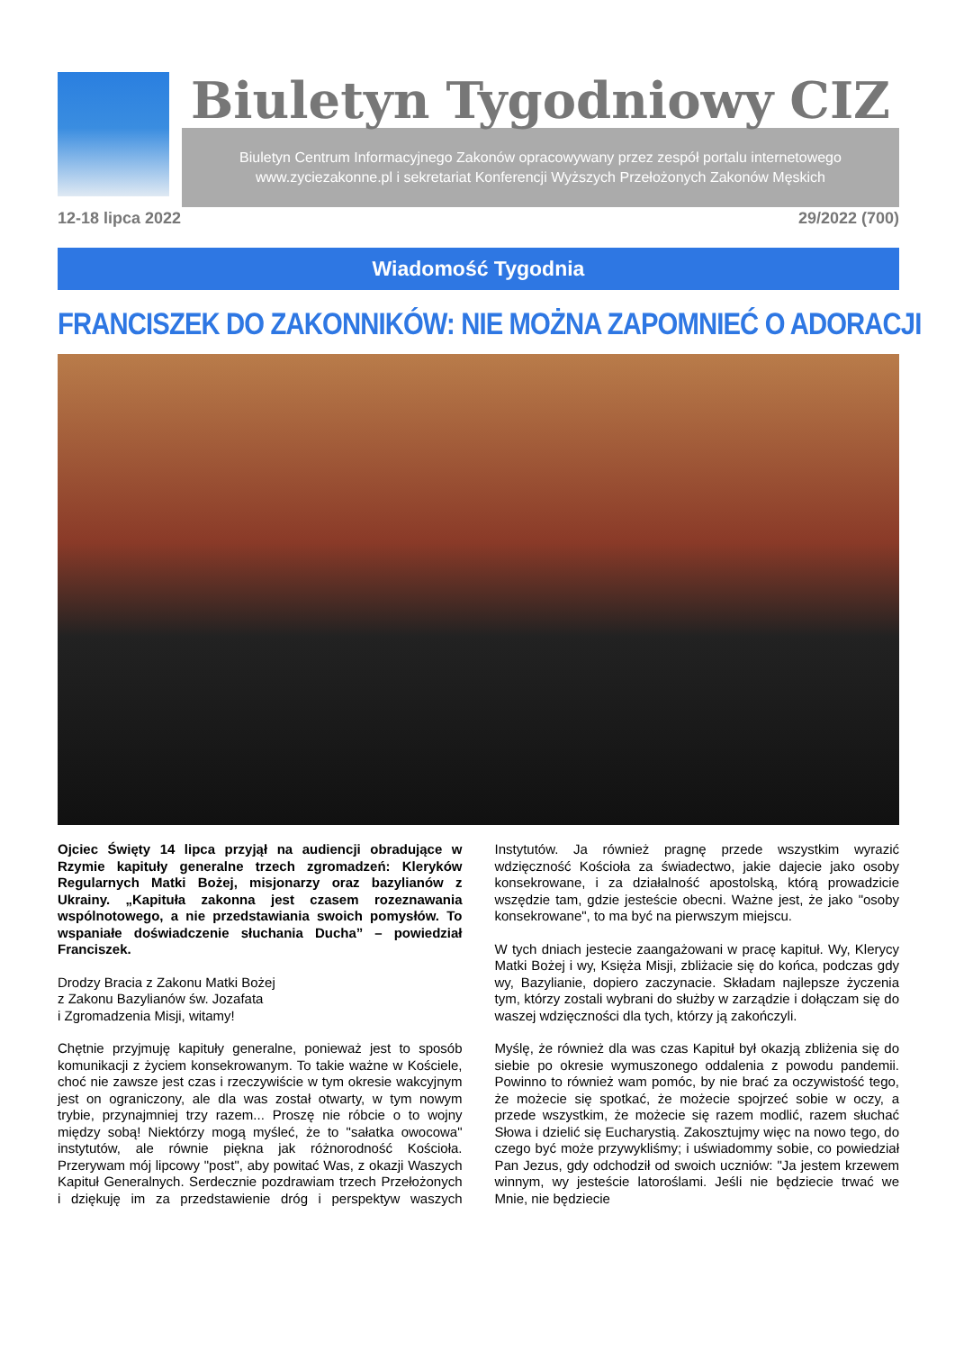Biuletyn Tygodniowy CIZ
Biuletyn Centrum Informacyjnego Zakonów opracowywany przez zespół portalu internetowego
www.zyciezakonne.pl i sekretariat Konferencji Wyższych Przełożonych Zakonów Męskich
12-18 lipca 2022 29/2022 (700)
Wiadomość Tygodnia
FRANCISZEK DO ZAKONNIKÓW: NIE MOŻNA ZAPOMNIEĆ O ADORACJI
Ojciec Święty 14 lipca przyjął na audiencji obradujące w Rzymie kapituły generalne trzech zgromadzeń: Kleryków Regularnych Matki Bożej, misjonarzy oraz bazylianów z Ukrainy. „Kapituła zakonna jest czasem rozeznawania wspólnotowego, a nie przedstawiania swoich pomysłów. To wspaniałe doświadczenie słuchania Ducha” – powiedział Franciszek.
Drodzy Bracia z Zakonu Matki Bożej
z Zakonu Bazylianów św. Jozafata
i Zgromadzenia Misji, witamy!
Chętnie przyjmuję kapituły generalne, ponieważ jest to sposób komunikacji z życiem konsekrowanym. To takie ważne w Kościele, choć nie zawsze jest czas i rzeczywiście w tym okresie wakcyjnym jest on ograniczony, ale dla was został otwarty, w tym nowym trybie, przynajmniej trzy razem... Proszę nie róbcie o to wojny między sobą! Niektórzy mogą myśleć, że to "sałatka owocowa" instytutów, ale równie piękna jak różnorodność Kościoła. Przerywam mój lipcowy "post", aby powitać Was, z okazji Waszych Kapituł Generalnych. Serdecznie pozdrawiam trzech Przełożonych i dziękuję im za przedstawienie dróg i perspektyw waszych Instytutów. Ja również pragnę przede wszystkim wyrazić wdzięczność Kościoła za świadectwo, jakie dajecie jako osoby konsekrowane, i za działalność apostolską, którą prowadzicie wszędzie tam, gdzie jesteście obecni. Ważne jest, że jako "osoby konsekrowane", to ma być na pierwszym miejscu.
W tych dniach jestecie zaangażowani w pracę kapituł. Wy, Klerycy Matki Bożej i wy, Księża Misji, zbliżacie się do końca, podczas gdy wy, Bazylianie, dopiero zaczynacie. Składam najlepsze życzenia tym, którzy zostali wybrani do służby w zarządzie i dołączam się do waszej wdzięczności dla tych, którzy ją zakończyli.
Myślę, że również dla was czas Kapituł był okazją zbliżenia się do siebie po okresie wymuszonego oddalenia z powodu pandemii. Powinno to również wam pomóc, by nie brać za oczywistość tego, że możecie się spotkać, że możecie spojrzeć sobie w oczy, a przede wszystkim, że możecie się razem modlić, razem słuchać Słowa i dzielić się Eucharystią. Zakosztujmy więc na nowo tego, do czego być może przywykliśmy; i uświadommy sobie, co powiedział Pan Jezus, gdy odchodził od swoich uczniów: "Ja jestem krzewem winnym, wy jesteście latoroślami. Jeśli nie będziecie trwać we Mnie, nie będziecie